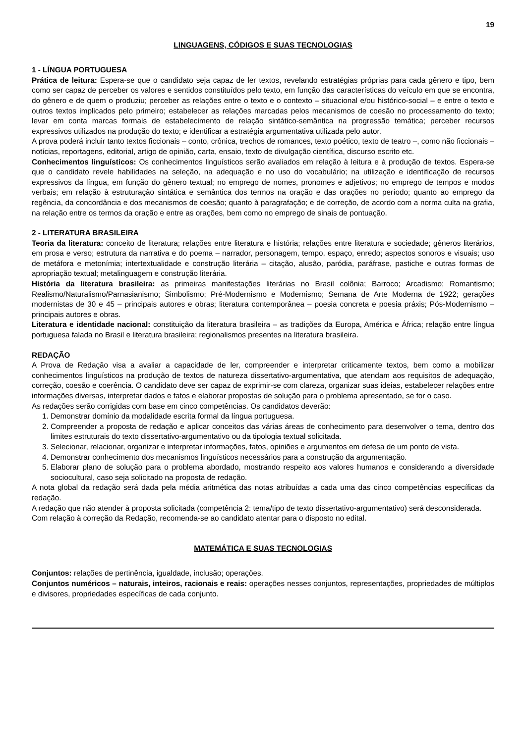19
LINGUAGENS, CÓDIGOS E SUAS TECNOLOGIAS
1 - LÍNGUA PORTUGUESA
Prática de leitura: Espera-se que o candidato seja capaz de ler textos, revelando estratégias próprias para cada gênero e tipo, bem como ser capaz de perceber os valores e sentidos constituídos pelo texto, em função das características do veículo em que se encontra, do gênero e de quem o produziu; perceber as relações entre o texto e o contexto – situacional e/ou histórico-social – e entre o texto e outros textos implicados pelo primeiro; estabelecer as relações marcadas pelos mecanismos de coesão no processamento do texto; levar em conta marcas formais de estabelecimento de relação sintático-semântica na progressão temática; perceber recursos expressivos utilizados na produção do texto; e identificar a estratégia argumentativa utilizada pelo autor.
A prova poderá incluir tanto textos ficcionais – conto, crônica, trechos de romances, texto poético, texto de teatro –, como não ficcionais – notícias, reportagens, editorial, artigo de opinião, carta, ensaio, texto de divulgação científica, discurso escrito etc.
Conhecimentos linguísticos: Os conhecimentos linguísticos serão avaliados em relação à leitura e à produção de textos. Espera-se que o candidato revele habilidades na seleção, na adequação e no uso do vocabulário; na utilização e identificação de recursos expressivos da língua, em função do gênero textual; no emprego de nomes, pronomes e adjetivos; no emprego de tempos e modos verbais; em relação à estruturação sintática e semântica dos termos na oração e das orações no período; quanto ao emprego da regência, da concordância e dos mecanismos de coesão; quanto à paragrafação; e de correção, de acordo com a norma culta na grafia, na relação entre os termos da oração e entre as orações, bem como no emprego de sinais de pontuação.
2 - LITERATURA BRASILEIRA
Teoria da literatura: conceito de literatura; relações entre literatura e história; relações entre literatura e sociedade; gêneros literários, em prosa e verso; estrutura da narrativa e do poema – narrador, personagem, tempo, espaço, enredo; aspectos sonoros e visuais; uso de metáfora e metonímia; intertextualidade e construção literária – citação, alusão, paródia, paráfrase, pastiche e outras formas de apropriação textual; metalinguagem e construção literária.
História da literatura brasileira: as primeiras manifestações literárias no Brasil colônia; Barroco; Arcadismo; Romantismo; Realismo/Naturalismo/Parnasianismo; Simbolismo; Pré-Modernismo e Modernismo; Semana de Arte Moderna de 1922; gerações modernistas de 30 e 45 – principais autores e obras; literatura contemporânea – poesia concreta e poesia práxis; Pós-Modernismo – principais autores e obras.
Literatura e identidade nacional: constituição da literatura brasileira – as tradições da Europa, América e África; relação entre língua portuguesa falada no Brasil e literatura brasileira; regionalismos presentes na literatura brasileira.
REDAÇÃO
A Prova de Redação visa a avaliar a capacidade de ler, compreender e interpretar criticamente textos, bem como a mobilizar conhecimentos linguísticos na produção de textos de natureza dissertativo-argumentativa, que atendam aos requisitos de adequação, correção, coesão e coerência. O candidato deve ser capaz de exprimir-se com clareza, organizar suas ideias, estabelecer relações entre informações diversas, interpretar dados e fatos e elaborar propostas de solução para o problema apresentado, se for o caso.
As redações serão corrigidas com base em cinco competências. Os candidatos deverão:
1. Demonstrar domínio da modalidade escrita formal da língua portuguesa.
2. Compreender a proposta de redação e aplicar conceitos das várias áreas de conhecimento para desenvolver o tema, dentro dos limites estruturais do texto dissertativo-argumentativo ou da tipologia textual solicitada.
3. Selecionar, relacionar, organizar e interpretar informações, fatos, opiniões e argumentos em defesa de um ponto de vista.
4. Demonstrar conhecimento dos mecanismos linguísticos necessários para a construção da argumentação.
5. Elaborar plano de solução para o problema abordado, mostrando respeito aos valores humanos e considerando a diversidade sociocultural, caso seja solicitado na proposta de redação.
A nota global da redação será dada pela média aritmética das notas atribuídas a cada uma das cinco competências específicas da redação.
A redação que não atender à proposta solicitada (competência 2: tema/tipo de texto dissertativo-argumentativo) será desconsiderada.
Com relação à correção da Redação, recomenda-se ao candidato atentar para o disposto no edital.
MATEMÁTICA E SUAS TECNOLOGIAS
Conjuntos: relações de pertinência, igualdade, inclusão; operações.
Conjuntos numéricos – naturais, inteiros, racionais e reais: operações nesses conjuntos, representações, propriedades de múltiplos e divisores, propriedades específicas de cada conjunto.